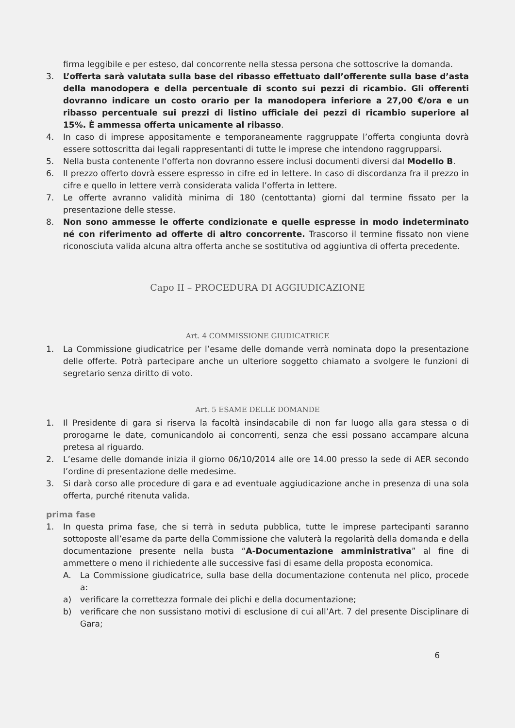firma leggibile e per esteso, dal concorrente nella stessa persona che sottoscrive la domanda.
3. L’offerta sarà valutata sulla base del ribasso effettuato dall’offerente sulla base d’asta della manodopera e della percentuale di sconto sui pezzi di ricambio. Gli offerenti dovranno indicare un costo orario per la manodopera inferiore a 27,00 €/ora e un ribasso percentuale sui prezzi di listino ufficiale dei pezzi di ricambio superiore al 15%. È ammessa offerta unicamente al ribasso.
4. In caso di imprese appositamente e temporaneamente raggruppate l’offerta congiunta dovrà essere sottoscritta dai legali rappresentanti di tutte le imprese che intendono raggrupparsi.
5. Nella busta contenente l’offerta non dovranno essere inclusi documenti diversi dal Modello B.
6. Il prezzo offerto dovrà essere espresso in cifre ed in lettere. In caso di discordanza fra il prezzo in cifre e quello in lettere verrà considerata valida l’offerta in lettere.
7. Le offerte avranno validità minima di 180 (centottanta) giorni dal termine fissato per la presentazione delle stesse.
8. Non sono ammesse le offerte condizionate e quelle espresse in modo indeterminato né con riferimento ad offerte di altro concorrente. Trascorso il termine fissato non viene riconosciuta valida alcuna altra offerta anche se sostitutiva od aggiuntiva di offerta precedente.
Capo II – PROCEDURA DI AGGIUDICAZIONE
Art. 4 COMMISSIONE GIUDICATRICE
1. La Commissione giudicatrice per l’esame delle domande verrà nominata dopo la presentazione delle offerte. Potrà partecipare anche un ulteriore soggetto chiamato a svolgere le funzioni di segretario senza diritto di voto.
Art. 5 ESAME DELLE DOMANDE
1. Il Presidente di gara si riserva la facoltà insindacabile di non far luogo alla gara stessa o di prorogarne le date, comunicandolo ai concorrenti, senza che essi possano accampare alcuna pretesa al riguardo.
2. L’esame delle domande inizia il giorno 06/10/2014 alle ore 14.00 presso la sede di AER secondo l’ordine di presentazione delle medesime.
3. Si darà corso alle procedure di gara e ad eventuale aggiudicazione anche in presenza di una sola offerta, purché ritenuta valida.
prima fase
1. In questa prima fase, che si terrà in seduta pubblica, tutte le imprese partecipanti saranno sottoposte all’esame da parte della Commissione che valuterà la regolarità della domanda e della documentazione presente nella busta “A-Documentazione amministrativa” al fine di ammettere o meno il richiedente alle successive fasi di esame della proposta economica.
A. La Commissione giudicatrice, sulla base della documentazione contenuta nel plico, procede a:
a) verificare la correttezza formale dei plichi e della documentazione;
b) verificare che non sussistano motivi di esclusione di cui all’Art. 7 del presente Disciplinare di Gara;
6